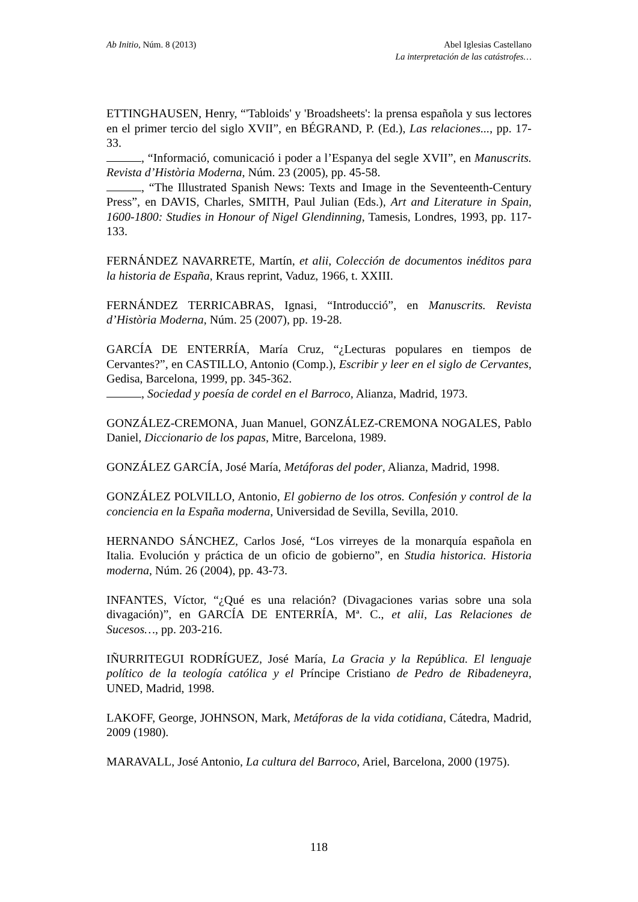Ab Initio, Núm. 8 (2013) Abel Iglesias Castellano
La interpretación de las catástrofes…
ETTINGHAUSEN, Henry, “'Tabloids' y 'Broadsheets': la prensa española y sus lectores en el primer tercio del siglo XVII”, en BÉGRAND, P. (Ed.), Las relaciones..., pp. 17-33.
, “Informació, comunicació i poder a l’Espanya del segle XVII”, en Manuscrits. Revista d’Història Moderna, Núm. 23 (2005), pp. 45-58.
, “The Illustrated Spanish News: Texts and Image in the Seventeenth-Century Press”, en DAVIS, Charles, SMITH, Paul Julian (Eds.), Art and Literature in Spain, 1600-1800: Studies in Honour of Nigel Glendinning, Tamesis, Londres, 1993, pp. 117-133.
FERNÁNDEZ NAVARRETE, Martín, et alii, Colección de documentos inéditos para la historia de España, Kraus reprint, Vaduz, 1966, t. XXIII.
FERNÁNDEZ TERRICABRAS, Ignasi, “Introducció”, en Manuscrits. Revista d’Història Moderna, Núm. 25 (2007), pp. 19-28.
GARCÍA DE ENTERRÍA, María Cruz, “¿Lecturas populares en tiempos de Cervantes?”, en CASTILLO, Antonio (Comp.), Escribir y leer en el siglo de Cervantes, Gedisa, Barcelona, 1999, pp. 345-362.
, Sociedad y poesía de cordel en el Barroco, Alianza, Madrid, 1973.
GONZÁLEZ-CREMONA, Juan Manuel, GONZÁLEZ-CREMONA NOGALES, Pablo Daniel, Diccionario de los papas, Mitre, Barcelona, 1989.
GONZÁLEZ GARCÍA, José María, Metáforas del poder, Alianza, Madrid, 1998.
GONZÁLEZ POLVILLO, Antonio, El gobierno de los otros. Confesión y control de la conciencia en la España moderna, Universidad de Sevilla, Sevilla, 2010.
HERNANDO SÁNCHEZ, Carlos José, “Los virreyes de la monarquía española en Italia. Evolución y práctica de un oficio de gobierno”, en Studia historica. Historia moderna, Núm. 26 (2004), pp. 43-73.
INFANTES, Víctor, “¿Qué es una relación? (Divagaciones varias sobre una sola divagación)”, en GARCÍA DE ENTERRÍA, Mª. C., et alii, Las Relaciones de Sucesos…, pp. 203-216.
IÑURRITEGUI RODRÍGUEZ, José María, La Gracia y la República. El lenguaje político de la teología católica y el Príncipe Cristiano de Pedro de Ribadeneyra, UNED, Madrid, 1998.
LAKOFF, George, JOHNSON, Mark, Metáforas de la vida cotidiana, Cátedra, Madrid, 2009 (1980).
MARAVALL, José Antonio, La cultura del Barroco, Ariel, Barcelona, 2000 (1975).
118